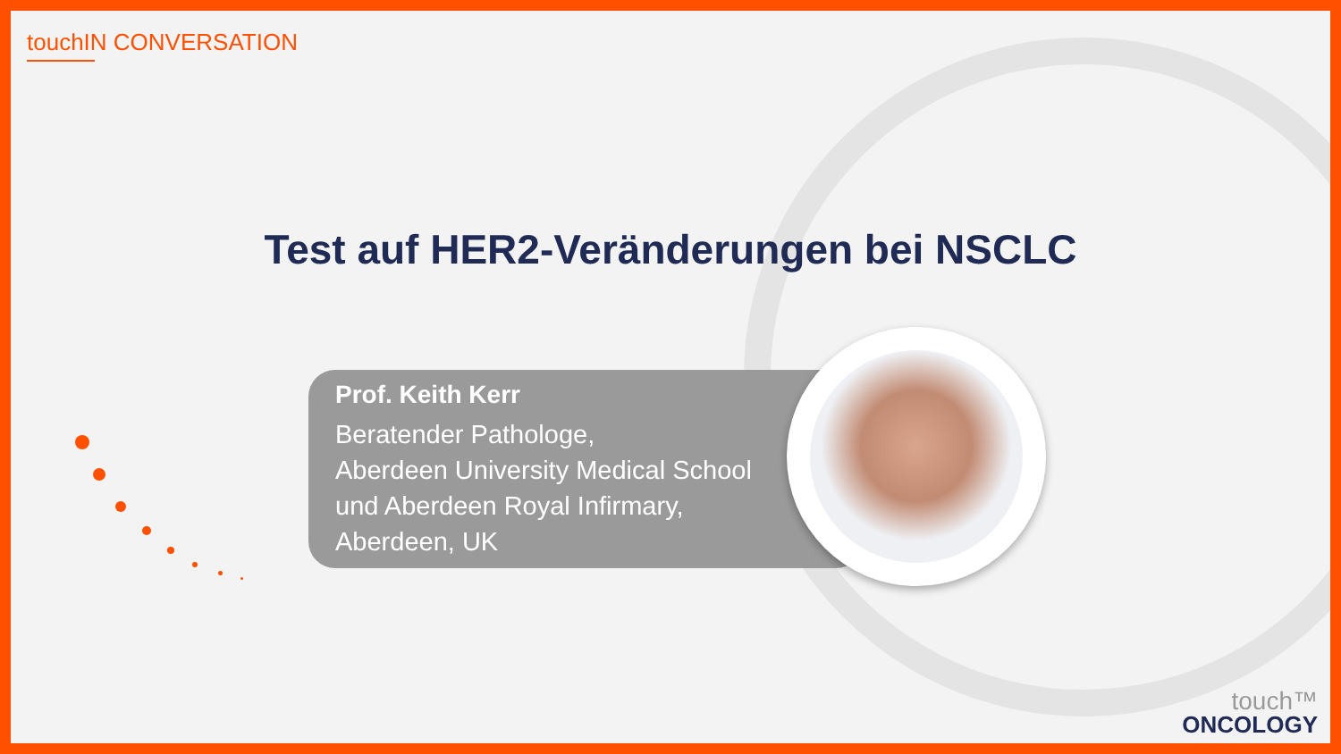touchIN CONVERSATION
Test auf HER2-Veränderungen bei NSCLC
Prof. Keith Kerr
Beratender Pathologe,
Aberdeen University Medical School
und Aberdeen Royal Infirmary,
Aberdeen, UK
touch™
ONCOLOGY